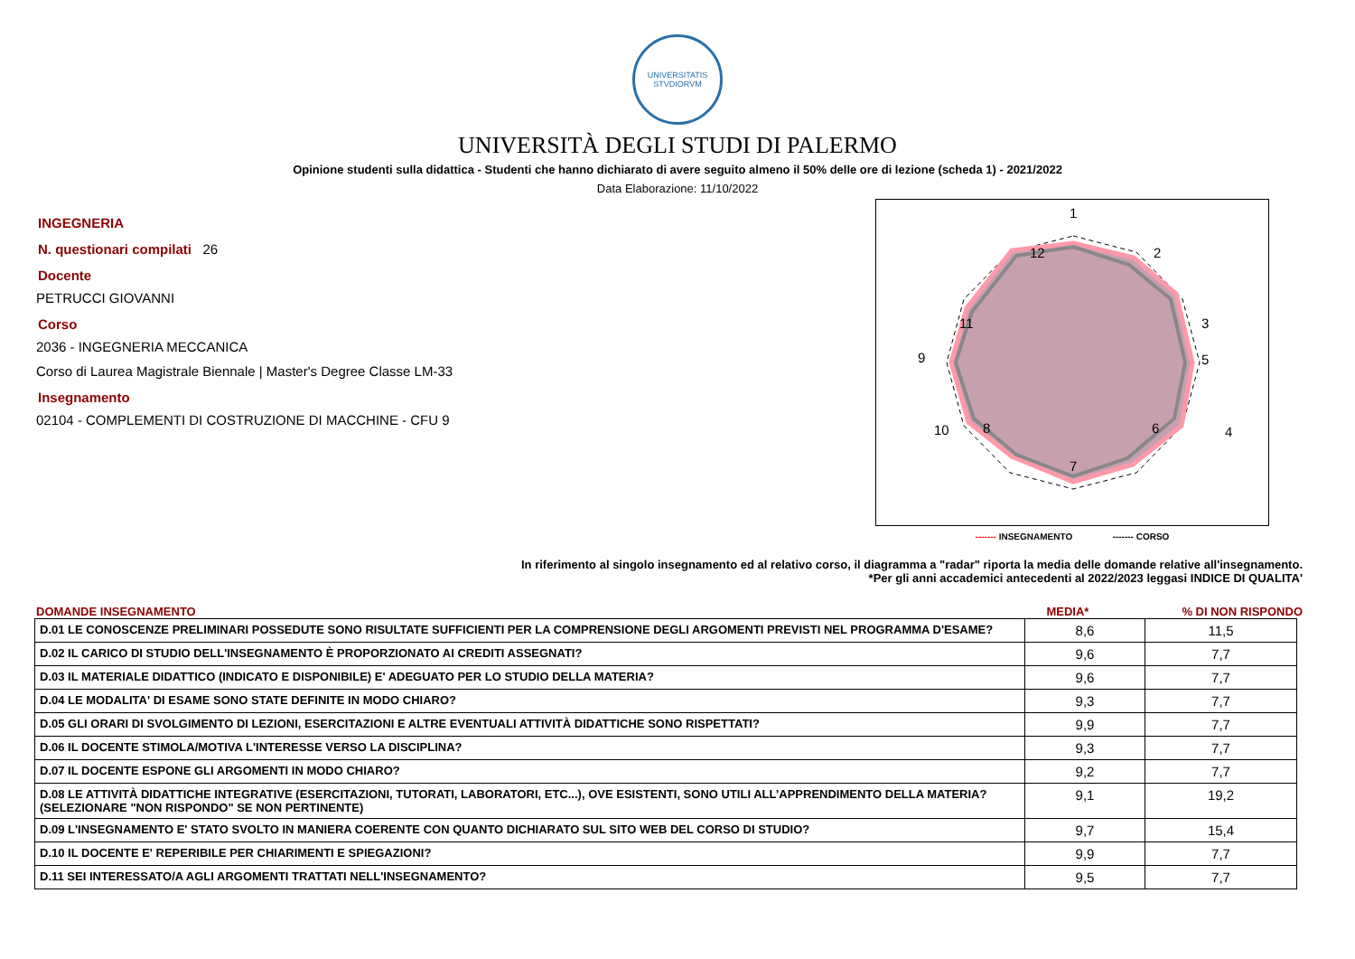UNIVERSITATIS STVDIORVM
UNIVERSITÀ DEGLI STUDI DI PALERMO
Opinione studenti sulla didattica - Studenti che hanno dichiarato di avere seguito almeno il 50% delle ore di lezione (scheda 1) - 2021/2022
Data Elaborazione: 11/10/2022
INGEGNERIA
N. questionari compilati 26
Docente
PETRUCCI GIOVANNI
Corso
2036 - INGEGNERIA MECCANICA
Corso di Laurea Magistrale Biennale | Master's Degree Classe LM-33
Insegnamento
02104 - COMPLEMENTI DI COSTRUZIONE DI MACCHINE - CFU 9
1
2
3
4
5
6
7
8
9
10
11
12
------- INSEGNAMENTO ------- CORSO
In riferimento al singolo insegnamento ed al relativo corso, il diagramma a "radar" riporta la media delle domande relative all'insegnamento.
*Per gli anni accademici antecedenti al 2022/2023 leggasi INDICE DI QUALITA'
DOMANDE INSEGNAMENTO MEDIA*% DI NON RISPONDO
| D.01 LE CONOSCENZE PRELIMINARI POSSEDUTE SONO RISULTATE SUFFICIENTI PER LA COMPRENSIONE DEGLI ARGOMENTI PREVISTI NEL PROGRAMMA D'ESAME? | 8,6 | 11,5 |
| D.02 IL CARICO DI STUDIO DELL'INSEGNAMENTO È PROPORZIONATO AI CREDITI ASSEGNATI? | 9,6 | 7,7 |
| D.03 IL MATERIALE DIDATTICO (INDICATO E DISPONIBILE) E' ADEGUATO PER LO STUDIO DELLA MATERIA? | 9,6 | 7,7 |
| D.04 LE MODALITA' DI ESAME SONO STATE DEFINITE IN MODO CHIARO? | 9,3 | 7,7 |
| D.05 GLI ORARI DI SVOLGIMENTO DI LEZIONI, ESERCITAZIONI E ALTRE EVENTUALI ATTIVITÀ DIDATTICHE SONO RISPETTATI? | 9,9 | 7,7 |
| D.06 IL DOCENTE STIMOLA/MOTIVA L'INTERESSE VERSO LA DISCIPLINA? | 9,3 | 7,7 |
| D.07 IL DOCENTE ESPONE GLI ARGOMENTI IN MODO CHIARO? | 9,2 | 7,7 |
| D.08 LE ATTIVITÀ DIDATTICHE INTEGRATIVE (ESERCITAZIONI, TUTORATI, LABORATORI, ETC...), OVE ESISTENTI, SONO UTILI ALL’APPRENDIMENTO DELLA MATERIA? (SELEZIONARE "NON RISPONDO" SE NON PERTINENTE) | 9,1 | 19,2 |
| D.09 L'INSEGNAMENTO E' STATO SVOLTO IN MANIERA COERENTE CON QUANTO DICHIARATO SUL SITO WEB DEL CORSO DI STUDIO? | 9,7 | 15,4 |
| D.10 IL DOCENTE E' REPERIBILE PER CHIARIMENTI E SPIEGAZIONI? | 9,9 | 7,7 |
| D.11 SEI INTERESSATO/A AGLI ARGOMENTI TRATTATI NELL'INSEGNAMENTO? | 9,5 | 7,7 |